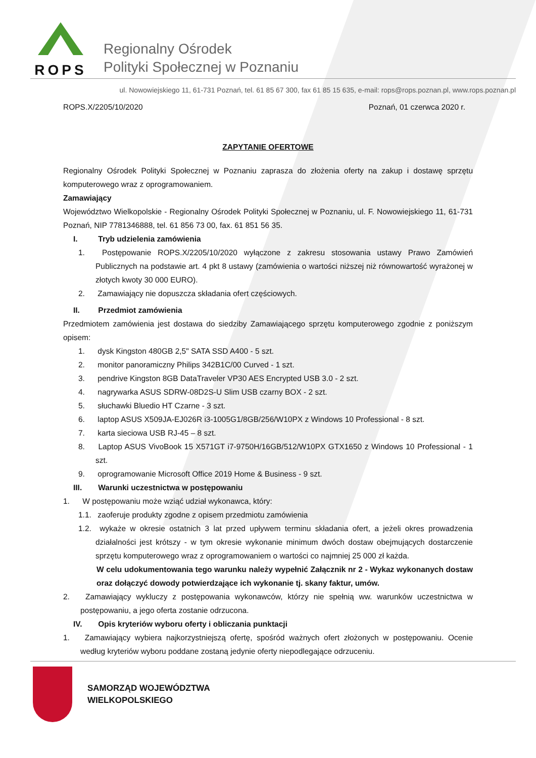ROPS
Regionalny Ośrodek
Polityki Społecznej w Poznaniu
ul. Nowowiejskiego 11, 61-731 Poznań, tel. 61 85 67 300, fax 61 85 15 635, e-mail: rops@rops.poznan.pl, www.rops.poznan.pl
ROPS.X/2205/10/2020 Poznań, 01 czerwca 2020 r.
ZAPYTANIE OFERTOWE
Regionalny Ośrodek Polityki Społecznej w Poznaniu zaprasza do złożenia oferty na zakup i dostawę sprzętu komputerowego wraz z oprogramowaniem.
Zamawiający
Województwo Wielkopolskie - Regionalny Ośrodek Polityki Społecznej w Poznaniu, ul. F. Nowowiejskiego 11, 61-731 Poznań, NIP 7781346888, tel. 61 856 73 00, fax. 61 851 56 35.
I. Tryb udzielenia zamówienia
1. Postępowanie ROPS.X/2205/10/2020 wyłączone z zakresu stosowania ustawy Prawo Zamówień Publicznych na podstawie art. 4 pkt 8 ustawy (zamówienia o wartości niższej niż równowartość wyrażonej w złotych kwoty 30 000 EURO).
2. Zamawiający nie dopuszcza składania ofert częściowych.
II. Przedmiot zamówienia
Przedmiotem zamówienia jest dostawa do siedziby Zamawiającego sprzętu komputerowego zgodnie z poniższym opisem:
1. dysk Kingston 480GB 2,5" SATA SSD A400 - 5 szt.
2. monitor panoramiczny Philips 342B1C/00 Curved - 1 szt.
3. pendrive Kingston 8GB DataTraveler VP30 AES Encrypted USB 3.0 - 2 szt.
4. nagrywarka ASUS SDRW-08D2S-U Slim USB czarny BOX - 2 szt.
5. słuchawki Bluedio HT Czarne - 3 szt.
6. laptop ASUS X509JA-EJ026R i3-1005G1/8GB/256/W10PX z Windows 10 Professional - 8 szt.
7. karta sieciowa USB RJ-45 – 8 szt.
8. Laptop ASUS VivoBook 15 X571GT i7-9750H/16GB/512/W10PX GTX1650 z Windows 10 Professional - 1 szt.
9. oprogramowanie Microsoft Office 2019 Home & Business - 9 szt.
III. Warunki uczestnictwa w postępowaniu
1. W postępowaniu może wziąć udział wykonawca, który:
1.1. zaoferuje produkty zgodne z opisem przedmiotu zamówienia
1.2. wykaże w okresie ostatnich 3 lat przed upływem terminu składania ofert, a jeżeli okres prowadzenia działalności jest krótszy - w tym okresie wykonanie minimum dwóch dostaw obejmujących dostarczenie sprzętu komputerowego wraz z oprogramowaniem o wartości co najmniej 25 000 zł każda.
W celu udokumentowania tego warunku należy wypełnić Załącznik nr 2 - Wykaz wykonanych dostaw oraz dołączyć dowody potwierdzające ich wykonanie tj. skany faktur, umów.
2. Zamawiający wykluczy z postępowania wykonawców, którzy nie spełnią ww. warunków uczestnictwa w postępowaniu, a jego oferta zostanie odrzucona.
IV. Opis kryteriów wyboru oferty i obliczania punktacji
1. Zamawiający wybiera najkorzystniejszą ofertę, spośród ważnych ofert złożonych w postępowaniu. Ocenie według kryteriów wyboru poddane zostaną jedynie oferty niepodlegające odrzuceniu.
SAMORZĄD WOJEWÓDZTWA
WIELKOPOLSKIEGO